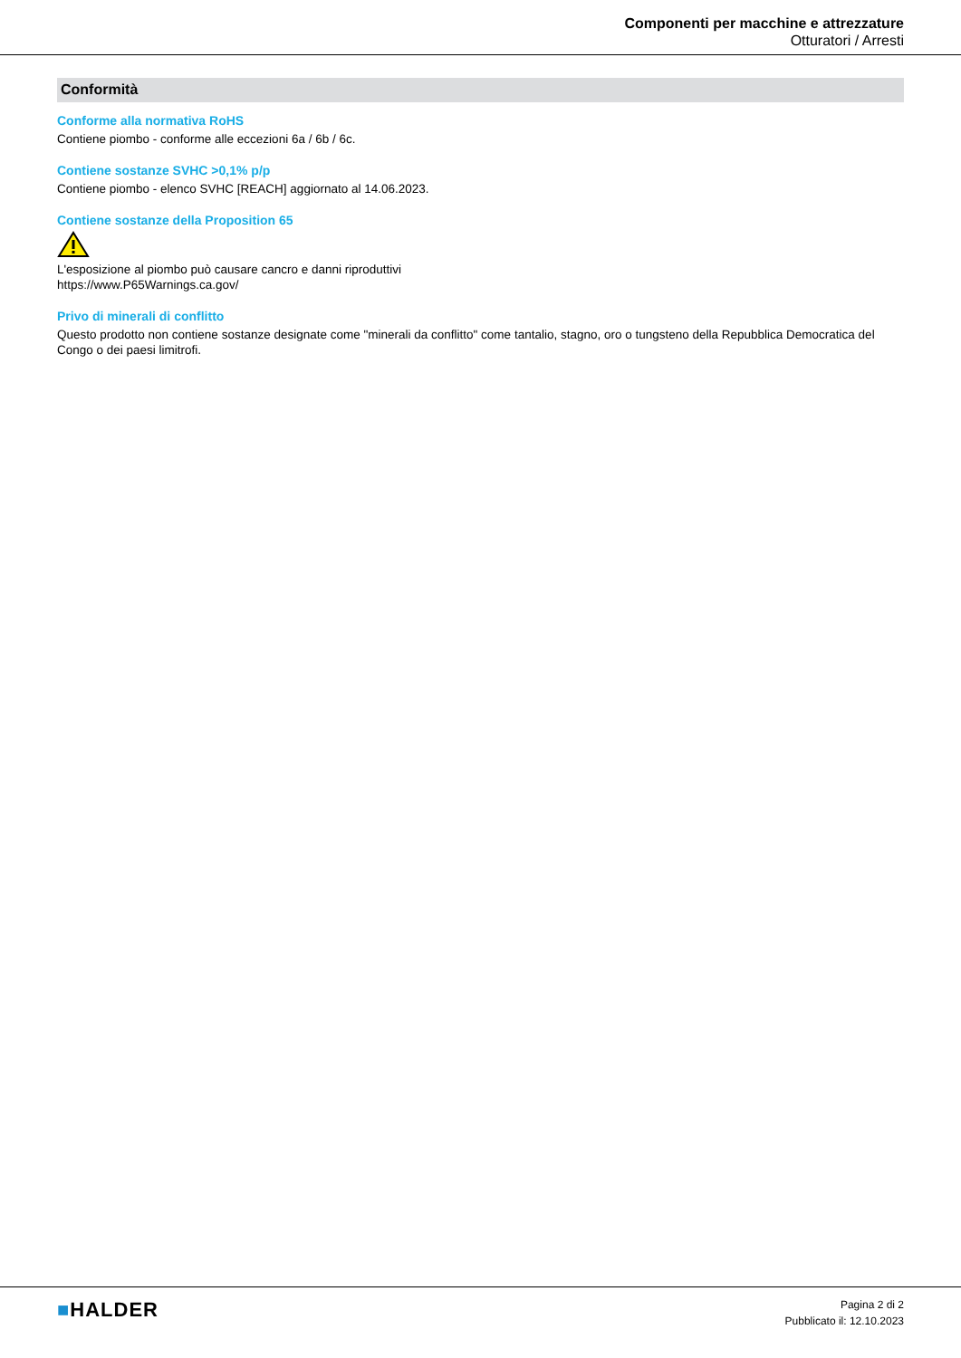Componenti per macchine e attrezzature
Otturatori / Arresti
Conformità
Conforme alla normativa RoHS
Contiene piombo - conforme alle eccezioni 6a / 6b / 6c.
Contiene sostanze SVHC >0,1% p/p
Contiene piombo - elenco SVHC [REACH] aggiornato al 14.06.2023.
Contiene sostanze della Proposition 65
L'esposizione al piombo può causare cancro e danni riproduttivi
https://www.P65Warnings.ca.gov/
Privo di minerali di conflitto
Questo prodotto non contiene sostanze designate come "minerali da conflitto" come tantalio, stagno, oro o tungsteno della Repubblica Democratica del Congo o dei paesi limitrofi.
■HALDER
Pagina 2 di 2
Pubblicato il: 12.10.2023